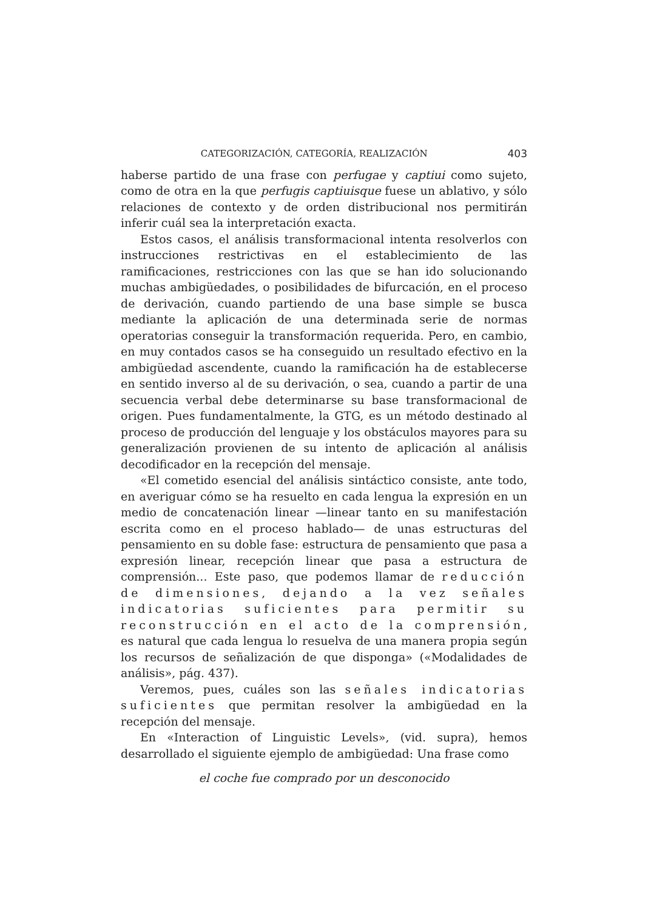CATEGORIZACIÓN, CATEGORÍA, REALIZACIÓN 403
haberse partido de una frase con perfugae y captiui como sujeto, como de otra en la que perfugis captiuisque fuese un ablativo, y sólo relaciones de contexto y de orden distribucional nos permitirán inferir cuál sea la interpretación exacta.
Estos casos, el análisis transformacional intenta resolverlos con instrucciones restrictivas en el establecimiento de las ramificaciones, restricciones con las que se han ido solucionando muchas ambigüedades, o posibilidades de bifurcación, en el proceso de derivación, cuando partiendo de una base simple se busca mediante la aplicación de una determinada serie de normas operatorias conseguir la transformación requerida. Pero, en cambio, en muy contados casos se ha conseguido un resultado efectivo en la ambigüedad ascendente, cuando la ramificación ha de establecerse en sentido inverso al de su derivación, o sea, cuando a partir de una secuencia verbal debe determinarse su base transformacional de origen. Pues fundamentalmente, la GTG, es un método destinado al proceso de producción del lenguaje y los obstáculos mayores para su generalización provienen de su intento de aplicación al análisis decodificador en la recepción del mensaje.
«El cometido esencial del análisis sintáctico consiste, ante todo, en averiguar cómo se ha resuelto en cada lengua la expresión en un medio de concatenación linear —linear tanto en su manifestación escrita como en el proceso hablado— de unas estructuras del pensamiento en su doble fase: estructura de pensamiento que pasa a expresión linear, recepción linear que pasa a estructura de comprensión... Este paso, que podemos llamar de reducción de dimensiones, dejando a la vez señales indicatorias suficientes para permitir su reconstrucción en el acto de la comprensión, es natural que cada lengua lo resuelva de una manera propia según los recursos de señalización de que disponga» («Modalidades de análisis», pág. 437).
Veremos, pues, cuáles son las señales indicatorias suficientes que permitan resolver la ambigüedad en la recepción del mensaje.
En «Interaction of Linguistic Levels», (vid. supra), hemos desarrollado el siguiente ejemplo de ambigüedad: Una frase como
el coche fue comprado por un desconocido